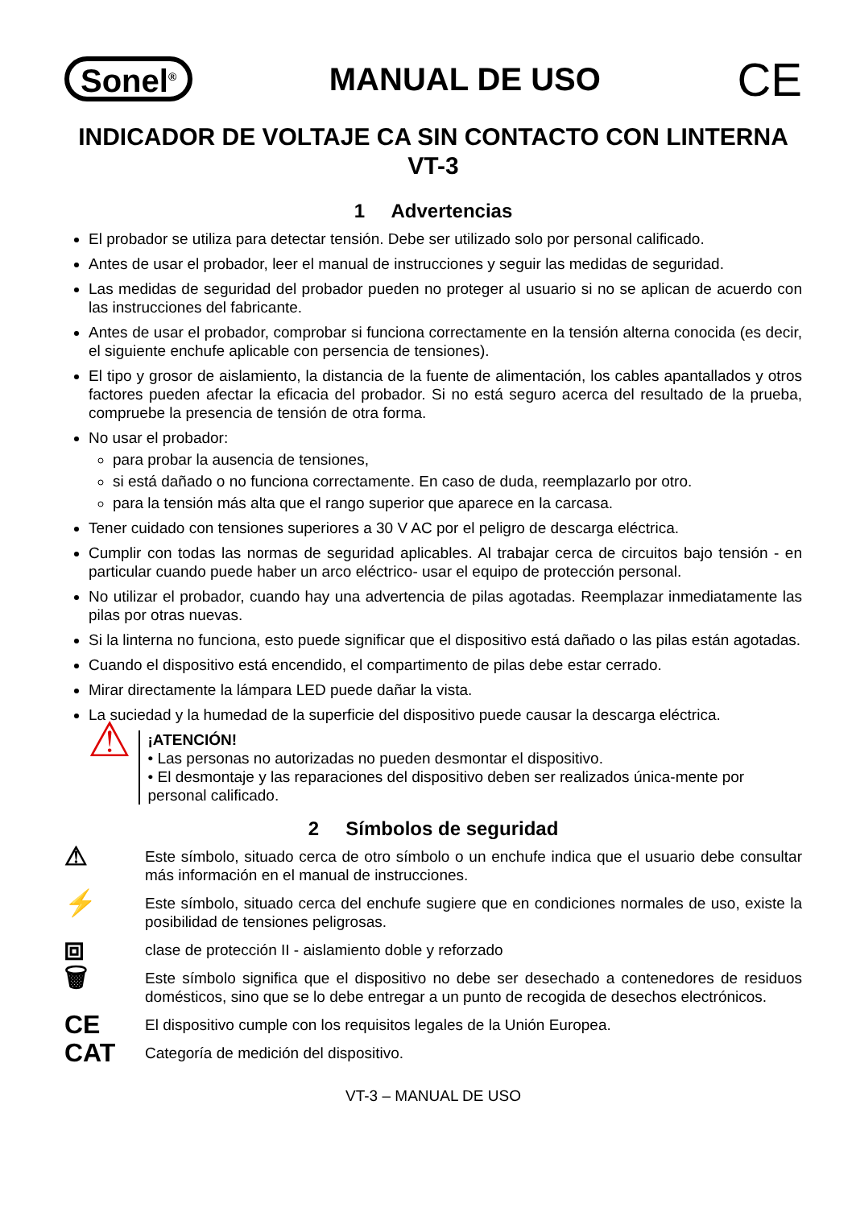Sonel<sup>®</sup>
MANUAL DE USO
CE
INDICADOR DE VOLTAJE CA SIN CONTACTO CON LINTERNA
VT-3
1 Advertencias
El probador se utiliza para detectar tensión. Debe ser utilizado solo por personal calificado.
Antes de usar el probador, leer el manual de instrucciones y seguir las medidas de seguridad.
Las medidas de seguridad del probador pueden no proteger al usuario si no se aplican de acuerdo con las instrucciones del fabricante.
Antes de usar el probador, comprobar si funciona correctamente en la tensión alterna conocida (es decir, el siguiente enchufe aplicable con persencia de tensiones).
El tipo y grosor de aislamiento, la distancia de la fuente de alimentación, los cables apantallados y otros factores pueden afectar la eficacia del probador. Si no está seguro acerca del resultado de la prueba, compruebe la presencia de tensión de otra forma.
No usar el probador:
para probar la ausencia de tensiones,
si está dañado o no funciona correctamente. En caso de duda, reemplazarlo por otro.
para la tensión más alta que el rango superior que aparece en la carcasa.
Tener cuidado con tensiones superiores a 30 V AC por el peligro de descarga eléctrica.
Cumplir con todas las normas de seguridad aplicables. Al trabajar cerca de circuitos bajo tensión - en particular cuando puede haber un arco eléctrico- usar el equipo de protección personal.
No utilizar el probador, cuando hay una advertencia de pilas agotadas. Reemplazar inmediatamente las pilas por otras nuevas.
Si la linterna no funciona, esto puede significar que el dispositivo está dañado o las pilas están agotadas.
Cuando el dispositivo está encendido, el compartimento de pilas debe estar cerrado.
Mirar directamente la lámpara LED puede dañar la vista.
La suciedad y la humedad de la superficie del dispositivo puede causar la descarga eléctrica.
⚠
¡ATENCIÓN!
• Las personas no autorizadas no pueden desmontar el dispositivo.
• El desmontaje y las reparaciones del dispositivo deben ser realizados única-mente por personal calificado.
2 Símbolos de seguridad
⚠
Este símbolo, situado cerca de otro símbolo o un enchufe indica que el usuario debe consultar más información en el manual de instrucciones.
⚡
Este símbolo, situado cerca del enchufe sugiere que en condiciones normales de uso, existe la posibilidad de tensiones peligrosas.
⧈
clase de protección II - aislamiento doble y reforzado
🗑
Este símbolo significa que el dispositivo no debe ser desechado a contenedores de residuos domésticos, sino que se lo debe entregar a un punto de recogida de desechos electrónicos.
CE
El dispositivo cumple con los requisitos legales de la Unión Europea.
CAT
Categoría de medición del dispositivo.
VT-3 – MANUAL DE USO